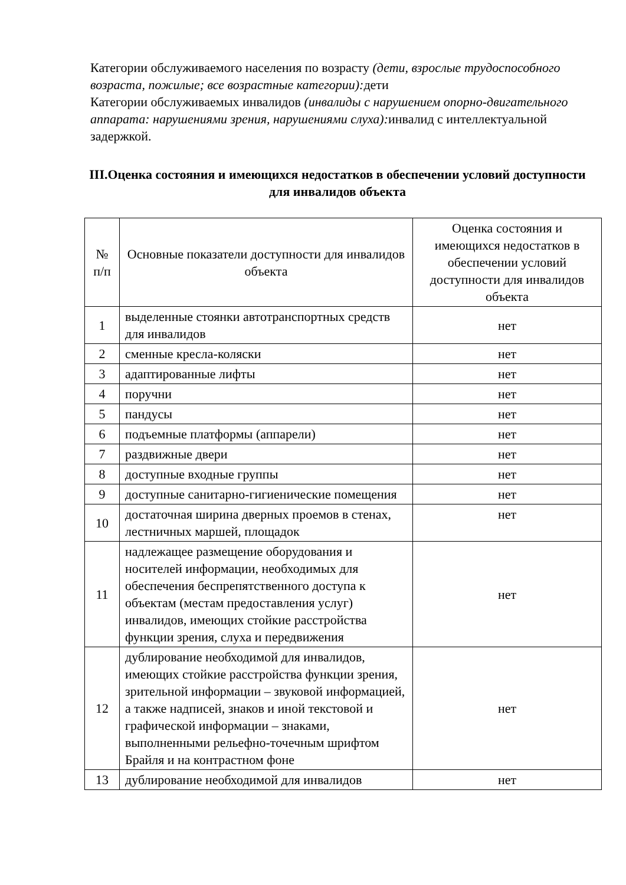Категории обслуживаемого населения по возрасту (дети, взрослые трудоспособного возраста, пожилые; все возрастные категории): дети
Категории обслуживаемых инвалидов (инвалиды с нарушением опорно-двигательного аппарата: нарушениями зрения, нарушениями слуха): инвалид с интеллектуальной задержкой.
III.Оценка состояния и имеющихся недостатков в обеспечении условий доступности для инвалидов объекта
| № п/п | Основные показатели доступности для инвалидов объекта | Оценка состояния и имеющихся недостатков в обеспечении условий доступности для инвалидов объекта |
| 1 | выделенные стоянки автотранспортных средств для инвалидов | нет |
| 2 | сменные кресла-коляски | нет |
| 3 | адаптированные лифты | нет |
| 4 | поручни | нет |
| 5 | пандусы | нет |
| 6 | подъемные платформы (аппарели) | нет |
| 7 | раздвижные двери | нет |
| 8 | доступные входные группы | нет |
| 9 | доступные санитарно-гигиенические помещения | нет |
| 10 | достаточная ширина дверных проемов в стенах, лестничных маршей, площадок | нет |
| 11 | надлежащее размещение оборудования и носителей информации, необходимых для обеспечения беспрепятственного доступа к объектам (местам предоставления услуг) инвалидов, имеющих стойкие расстройства функции зрения, слуха и передвижения | нет |
| 12 | дублирование необходимой для инвалидов, имеющих стойкие расстройства функции зрения, зрительной информации – звуковой информацией, а также надписей, знаков и иной текстовой и графической информации – знаками, выполненными рельефно-точечным шрифтом Брайля и на контрастном фоне | нет |
| 13 | дублирование необходимой для инвалидов | нет |